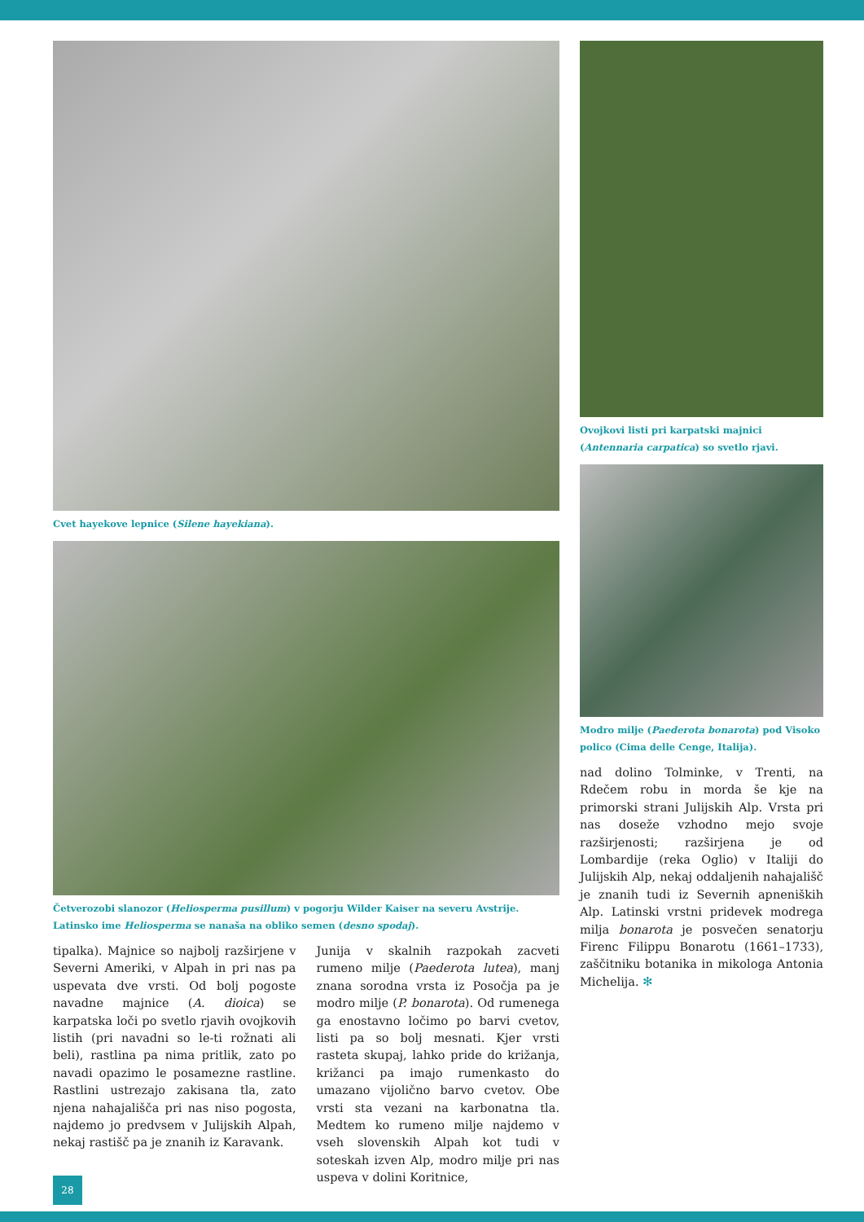Cvet hayekove lepnice (Silene hayekiana).
Četverozobi slanozor (Heliosperma pusillum) v pogorju Wilder Kaiser na severu Avstrije. Latinsko ime Heliosperma se nanaša na obliko semen (desno spodaj).
tipalka). Majnice so najbolj razširjene v Severni Ameriki, v Alpah in pri nas pa uspevata dve vrsti. Od bolj pogoste navadne majnice (A. dioica) se karpatska loči po svetlo rjavih ovojkovih listih (pri navadni so le-ti rožnati ali beli), rastlina pa nima pritlik, zato po navadi opazimo le posamezne rastline. Rastlini ustrezajo zakisana tla, zato njena nahajališča pri nas niso pogosta, najdemo jo predvsem v Julijskih Alpah, nekaj rastišč pa je znanih iz Karavank.
Junija v skalnih razpokah zacveti rumeno milje (Paederota lutea), manj znana sorodna vrsta iz Posočja pa je modro milje (P. bonarota). Od rumenega ga enostavno ločimo po barvi cvetov, listi pa so bolj mesnati. Kjer vrsti rasteta skupaj, lahko pride do križanja, križanci pa imajo rumenkasto do umazano vijolično barvo cvetov. Obe vrsti sta vezani na karbonatna tla. Medtem ko rumeno milje najdemo v vseh slovenskih Alpah kot tudi v soteskah izven Alp, modro milje pri nas uspeva v dolini Koritnice,
Ovojkovi listi pri karpatski majnici (Antennaria carpatica) so svetlo rjavi.
Modro milje (Paederota bonarota) pod Visoko polico (Cima delle Cenge, Italija).
nad dolino Tolminke, v Trenti, na Rdečem robu in morda še kje na primorski strani Julijskih Alp. Vrsta pri nas doseže vzhodno mejo svoje razširjenosti; razširjena je od Lombardije (reka Oglio) v Italiji do Julijskih Alp, nekaj oddaljenih nahajališč je znanih tudi iz Severnih apneniških Alp. Latinski vrstni pridevek modrega milja bonarota je posvečen senatorju Firenc Filippu Bonarotu (1661–1733), zaščitniku botanika in mikologa Antonia Michelija. ✻
28